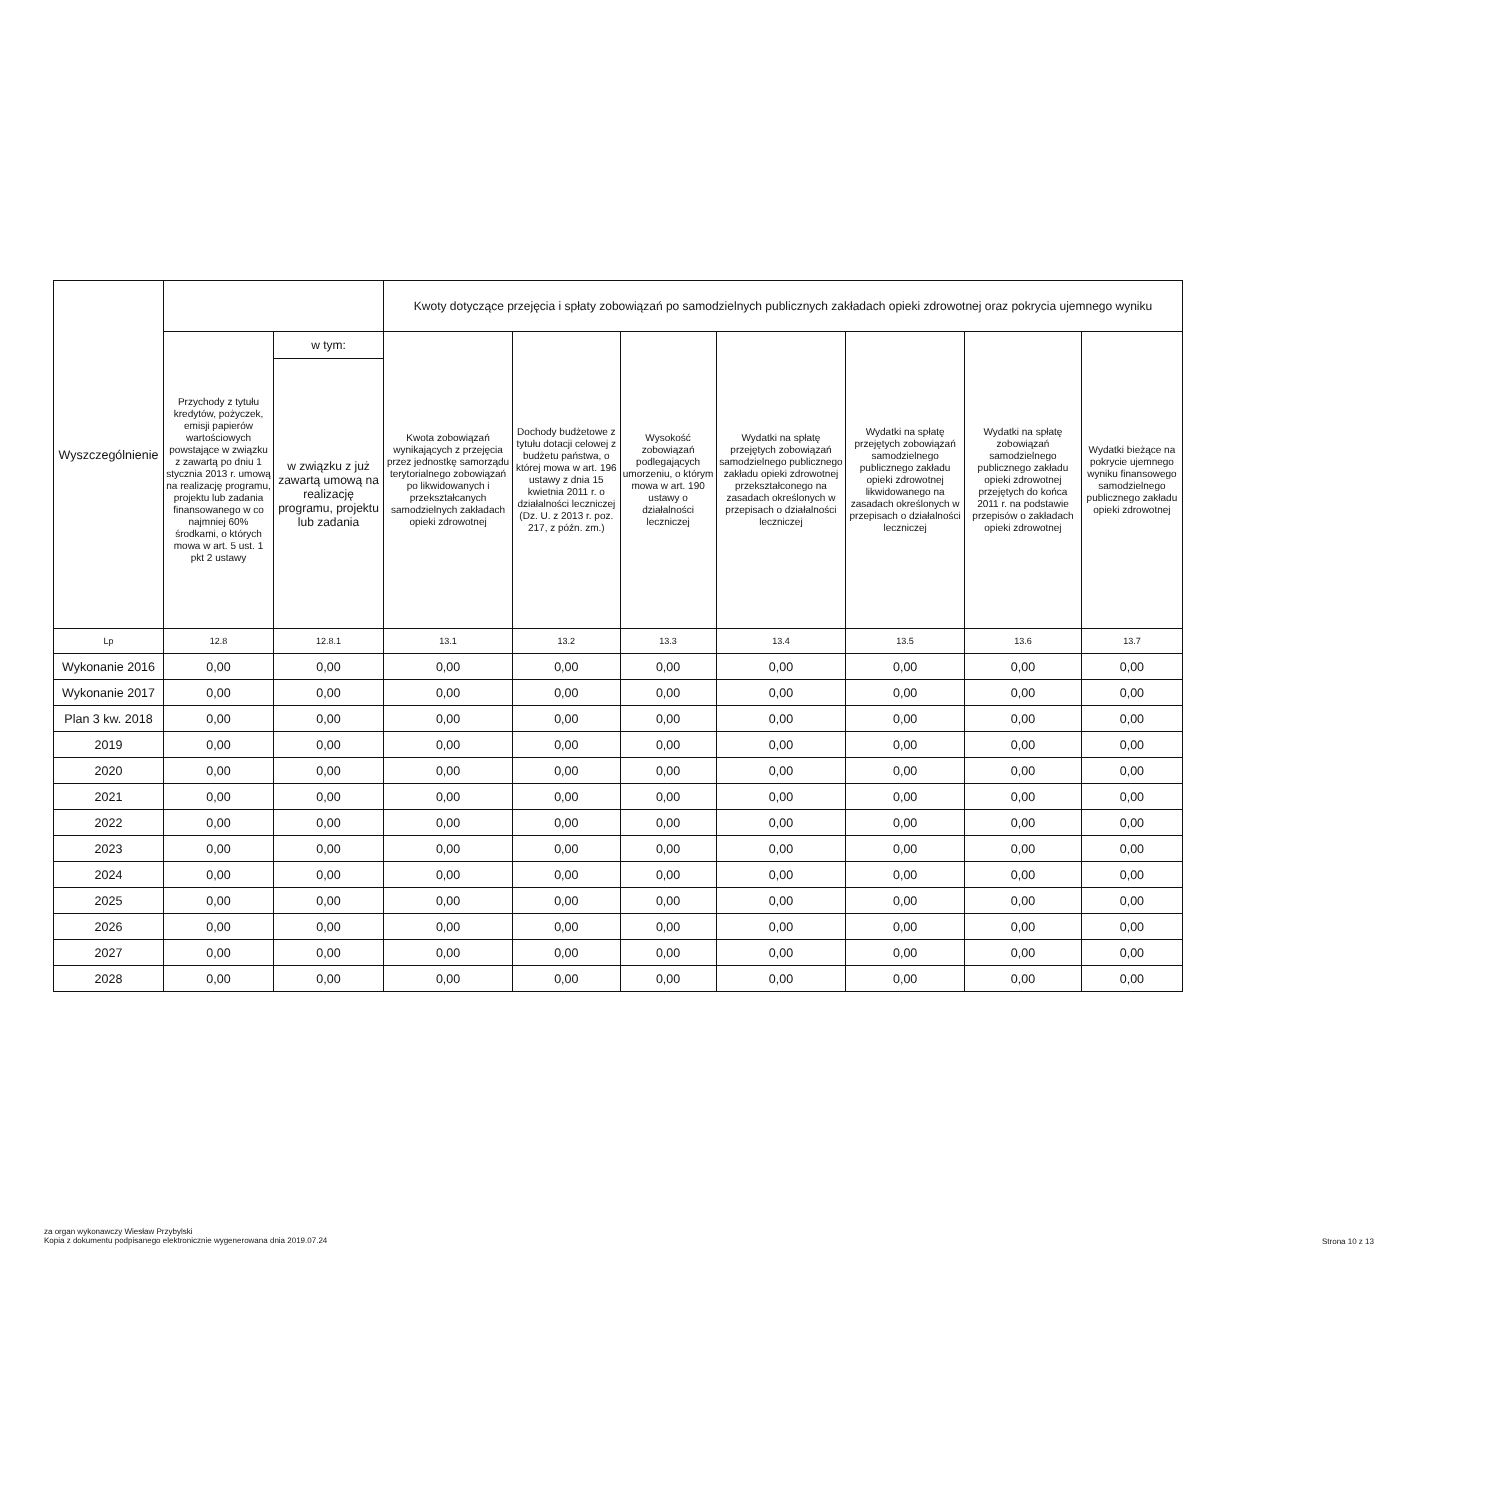| Wyszczególnienie | | | Kwoty dotyczące przejęcia i spłaty zobowiązań po samodzielnych publicznych zakładach opieki zdrowotnej oraz pokrycia ujemnego wyniku | | | | | | |
| --- | --- | --- | --- | --- | --- | --- | --- | --- | --- |
| | Przychody z tytułu kredytów, pożyczek, emisji papierów wartościowych powstające w związku z zawartą po dniu 1 stycznia 2013 r. umową na realizację programu, projektu lub zadania finansowanego w co najmniej 60% środkami, o których mowa w art. 5 ust. 1 pkt 2 ustawy | w tym: | Kwota zobowiązań wynikających z przejęcia przez jednostkę samorządu terytorialnego zobowiązań po likwidowanych i przekształcanych samodzielnych zakładach opieki zdrowotnej | Dochody budżetowe z tytułu dotacji celowej z budżetu państwa, o której mowa w art. 196 ustawy z dnia 15 kwietnia 2011 r. o działalności leczniczej (Dz. U. z 2013 r. poz. 217, z późn. zm.) | Wysokość zobowiązań podlegających umorzeniu, o którym mowa w art. 190 ustawy o działalności leczniczej | Wydatki na spłatę przejętych zobowiązań samodzielnego publicznego zakładu opieki zdrowotnej przekształconego na zasadach określonych w przepisach o działalności leczniczej | Wydatki na spłatę przejętych zobowiązań samodzielnego publicznego zakładu opieki zdrowotnej likwidowanego na zasadach określonych w przepisach o działalności leczniczej | Wydatki na spłatę zobowiązań samodzielnego publicznego zakładu opieki zdrowotnej przejętych do końca 2011 r. na podstawie przepisów o zakładach opieki zdrowotnej | Wydatki bieżące na pokrycie ujemnego wyniku finansowego samodzielnego publicznego zakładu opieki zdrowotnej |
| | | w związku z już zawartą umową na realizację programu, projektu lub zadania | | | | | | | |
| Lp | 12.8 | 12.8.1 | 13.1 | 13.2 | 13.3 | 13.4 | 13.5 | 13.6 | 13.7 |
| Wykonanie 2016 | 0,00 | 0,00 | 0,00 | 0,00 | 0,00 | 0,00 | 0,00 | 0,00 | 0,00 |
| Wykonanie 2017 | 0,00 | 0,00 | 0,00 | 0,00 | 0,00 | 0,00 | 0,00 | 0,00 | 0,00 |
| Plan 3 kw. 2018 | 0,00 | 0,00 | 0,00 | 0,00 | 0,00 | 0,00 | 0,00 | 0,00 | 0,00 |
| 2019 | 0,00 | 0,00 | 0,00 | 0,00 | 0,00 | 0,00 | 0,00 | 0,00 | 0,00 |
| 2020 | 0,00 | 0,00 | 0,00 | 0,00 | 0,00 | 0,00 | 0,00 | 0,00 | 0,00 |
| 2021 | 0,00 | 0,00 | 0,00 | 0,00 | 0,00 | 0,00 | 0,00 | 0,00 | 0,00 |
| 2022 | 0,00 | 0,00 | 0,00 | 0,00 | 0,00 | 0,00 | 0,00 | 0,00 | 0,00 |
| 2023 | 0,00 | 0,00 | 0,00 | 0,00 | 0,00 | 0,00 | 0,00 | 0,00 | 0,00 |
| 2024 | 0,00 | 0,00 | 0,00 | 0,00 | 0,00 | 0,00 | 0,00 | 0,00 | 0,00 |
| 2025 | 0,00 | 0,00 | 0,00 | 0,00 | 0,00 | 0,00 | 0,00 | 0,00 | 0,00 |
| 2026 | 0,00 | 0,00 | 0,00 | 0,00 | 0,00 | 0,00 | 0,00 | 0,00 | 0,00 |
| 2027 | 0,00 | 0,00 | 0,00 | 0,00 | 0,00 | 0,00 | 0,00 | 0,00 | 0,00 |
| 2028 | 0,00 | 0,00 | 0,00 | 0,00 | 0,00 | 0,00 | 0,00 | 0,00 | 0,00 |
za organ wykonawczy Wiesław Przybylski
Kopia z dokumentu podpisanego elektronicznie wygenerowana dnia 2019.07.24
Strona 10 z 13